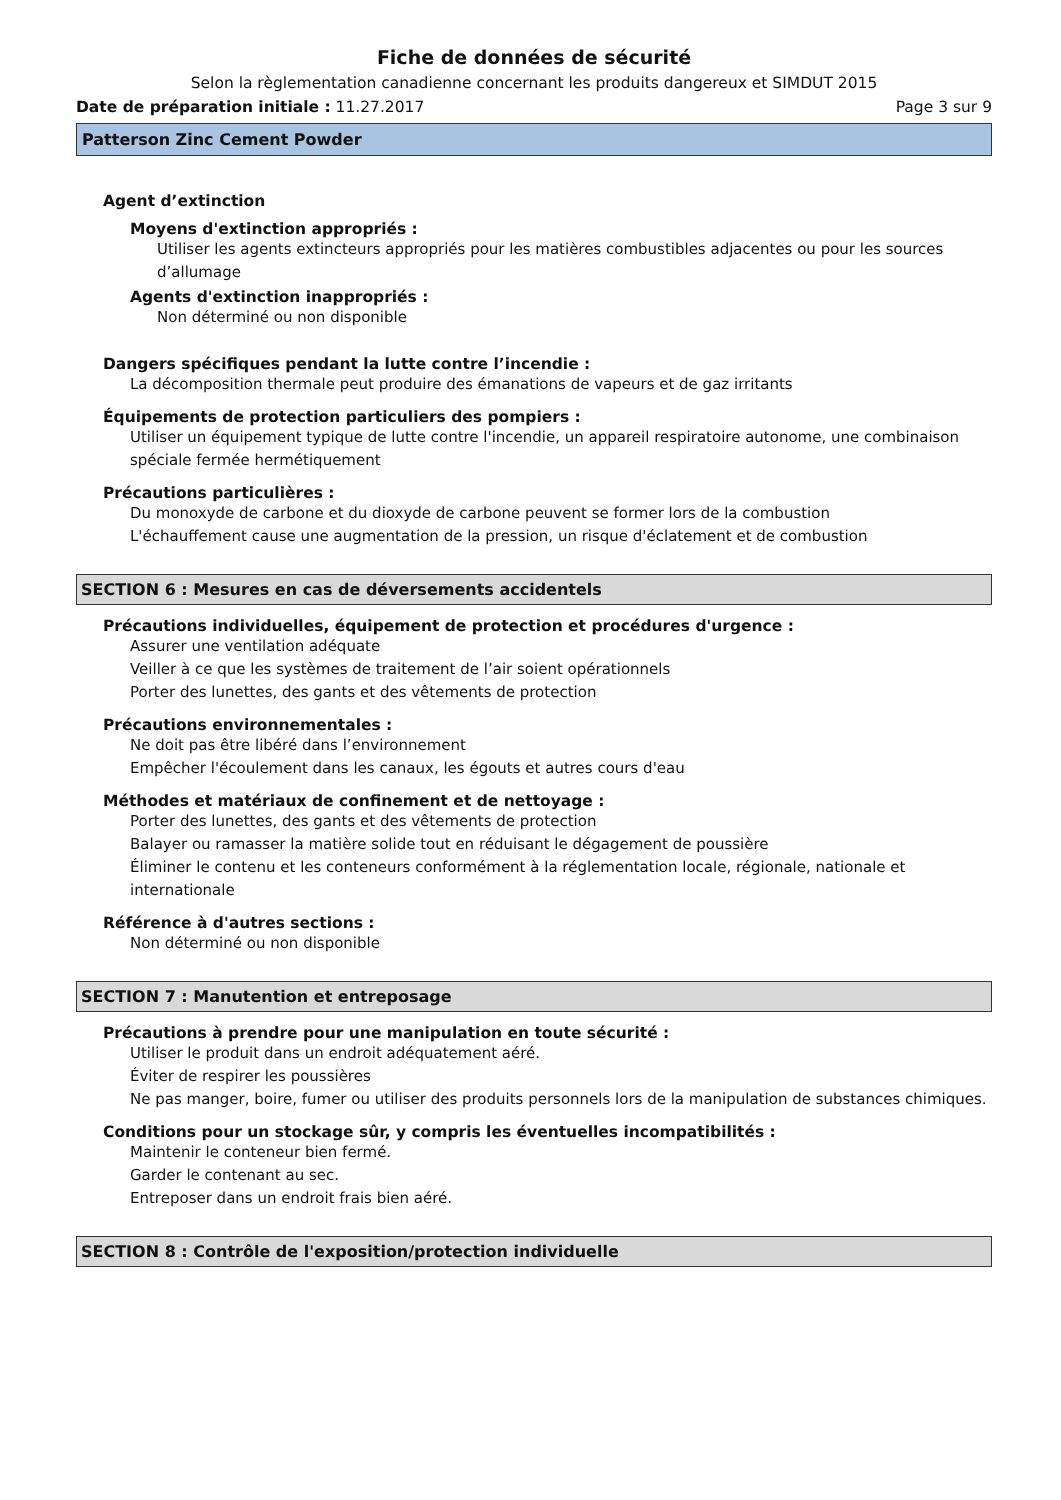Fiche de données de sécurité
Selon la règlementation canadienne concernant les produits dangereux et SIMDUT 2015
Date de préparation initiale : 11.27.2017 Page 3 sur 9
Patterson Zinc Cement Powder
Agent d’extinction
Moyens d'extinction appropriés :
Utiliser les agents extincteurs appropriés pour les matières combustibles adjacentes ou pour les sources d’allumage
Agents d'extinction inappropriés :
Non déterminé ou non disponible
Dangers spécifiques pendant la lutte contre l’incendie :
La décomposition thermale peut produire des émanations de vapeurs et de gaz irritants
Équipements de protection particuliers des pompiers :
Utiliser un équipement typique de lutte contre l'incendie, un appareil respiratoire autonome, une combinaison spéciale fermée hermétiquement
Précautions particulières :
Du monoxyde de carbone et du dioxyde de carbone peuvent se former lors de la combustion
L'échauffement cause une augmentation de la pression, un risque d'éclatement et de combustion
SECTION 6 : Mesures en cas de déversements accidentels
Précautions individuelles, équipement de protection et procédures d'urgence :
Assurer une ventilation adéquate
Veiller à ce que les systèmes de traitement de l’air soient opérationnels
Porter des lunettes, des gants et des vêtements de protection
Précautions environnementales :
Ne doit pas être libéré dans l’environnement
Empêcher l'écoulement dans les canaux, les égouts et autres cours d'eau
Méthodes et matériaux de confinement et de nettoyage :
Porter des lunettes, des gants et des vêtements de protection
Balayer ou ramasser la matière solide tout en réduisant le dégagement de poussière
Éliminer le contenu et les conteneurs conformément à la réglementation locale, régionale, nationale et internationale
Référence à d'autres sections :
Non déterminé ou non disponible
SECTION 7 : Manutention et entreposage
Précautions à prendre pour une manipulation en toute sécurité :
Utiliser le produit dans un endroit adéquatement aéré.
Éviter de respirer les poussières
Ne pas manger, boire, fumer ou utiliser des produits personnels lors de la manipulation de substances chimiques.
Conditions pour un stockage sûr, y compris les éventuelles incompatibilités :
Maintenir le conteneur bien fermé.
Garder le contenant au sec.
Entreposer dans un endroit frais bien aéré.
SECTION 8 : Contrôle de l'exposition/protection individuelle